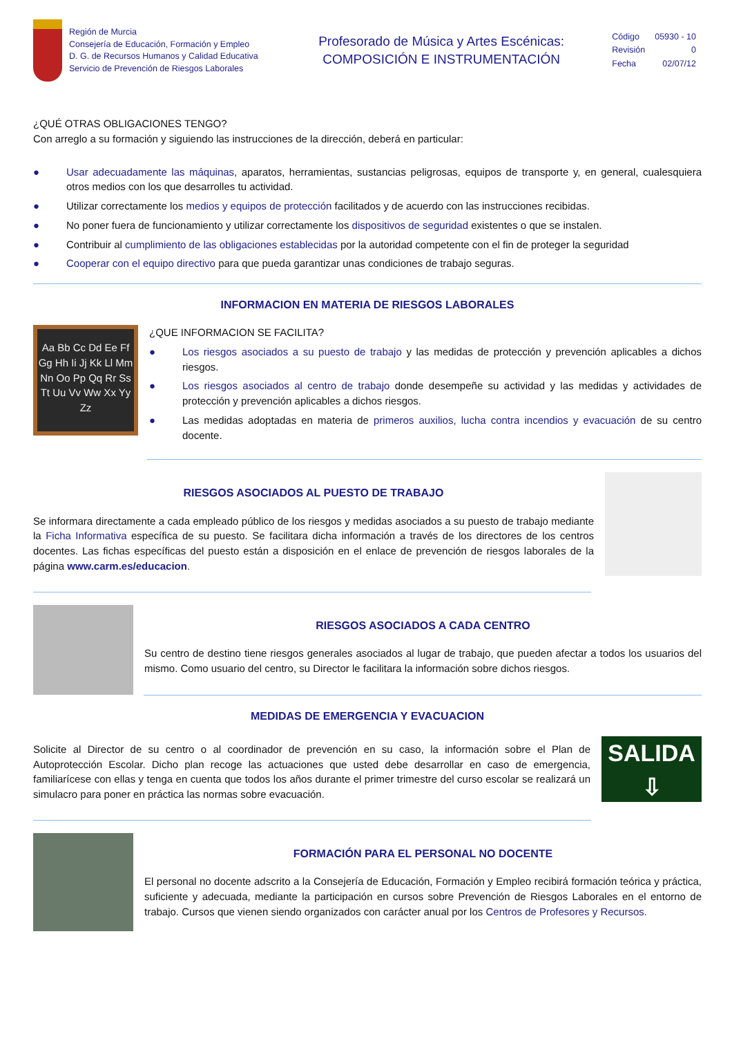Región de Murcia
Consejería de Educación, Formación y Empleo
D. G. de Recursos Humanos y Calidad Educativa
Servicio de Prevención de Riesgos Laborales
Profesorado de Música y Artes Escénicas:
COMPOSICIÓN E INSTRUMENTACIÓN
| Código | 05930 - 10 |
| Revisión | 0 |
| Fecha | 02/07/12 |
¿QUÉ OTRAS OBLIGACIONES TENGO?
Con arreglo a su formación y siguiendo las instrucciones de la dirección, deberá en particular:
● Usar adecuadamente las máquinas, aparatos, herramientas, sustancias peligrosas, equipos de transporte y, en general, cualesquiera otros medios con los que desarrolles tu actividad.
● Utilizar correctamente los medios y equipos de protección facilitados y de acuerdo con las instrucciones recibidas.
● No poner fuera de funcionamiento y utilizar correctamente los dispositivos de seguridad existentes o que se instalen.
● Contribuir al cumplimiento de las obligaciones establecidas por la autoridad competente con el fin de proteger la seguridad
● Cooperar con el equipo directivo para que pueda garantizar unas condiciones de trabajo seguras.
INFORMACION EN MATERIA DE RIESGOS LABORALES
Aa Bb Cc Dd Ee Ff Gg Hh Ii Jj Kk Ll Mm Nn Oo Pp Qq Rr Ss Tt Uu Vv Ww Xx Yy Zz
¿QUE INFORMACION SE FACILITA?
● Los riesgos asociados a su puesto de trabajo y las medidas de protección y prevención aplicables a dichos riesgos.
● Los riesgos asociados al centro de trabajo donde desempeñe su actividad y las medidas y actividades de protección y prevención aplicables a dichos riesgos.
● Las medidas adoptadas en materia de primeros auxilios, lucha contra incendios y evacuación de su centro docente.
RIESGOS ASOCIADOS AL PUESTO DE TRABAJO
Se informara directamente a cada empleado público de los riesgos y medidas asociados a su puesto de trabajo mediante la Ficha Informativa específica de su puesto. Se facilitara dicha información a través de los directores de los centros docentes. Las fichas específicas del puesto están a disposición en el enlace de prevención de riesgos laborales de la página www.carm.es/educacion.
RIESGOS ASOCIADOS A CADA CENTRO
Su centro de destino tiene riesgos generales asociados al lugar de trabajo, que pueden afectar a todos los usuarios del mismo. Como usuario del centro, su Director le facilitara la información sobre dichos riesgos.
MEDIDAS DE EMERGENCIA Y EVACUACION
Solicite al Director de su centro o al coordinador de prevención en su caso, la información sobre el Plan de Autoprotección Escolar. Dicho plan recoge las actuaciones que usted debe desarrollar en caso de emergencia, familiarícese con ellas y tenga en cuenta que todos los años durante el primer trimestre del curso escolar se realizará un simulacro para poner en práctica las normas sobre evacuación.
SALIDA
⇩
FORMACIÓN PARA EL PERSONAL NO DOCENTE
El personal no docente adscrito a la Consejería de Educación, Formación y Empleo recibirá formación teórica y práctica, suficiente y adecuada, mediante la participación en cursos sobre Prevención de Riesgos Laborales en el entorno de trabajo. Cursos que vienen siendo organizados con carácter anual por los Centros de Profesores y Recursos.